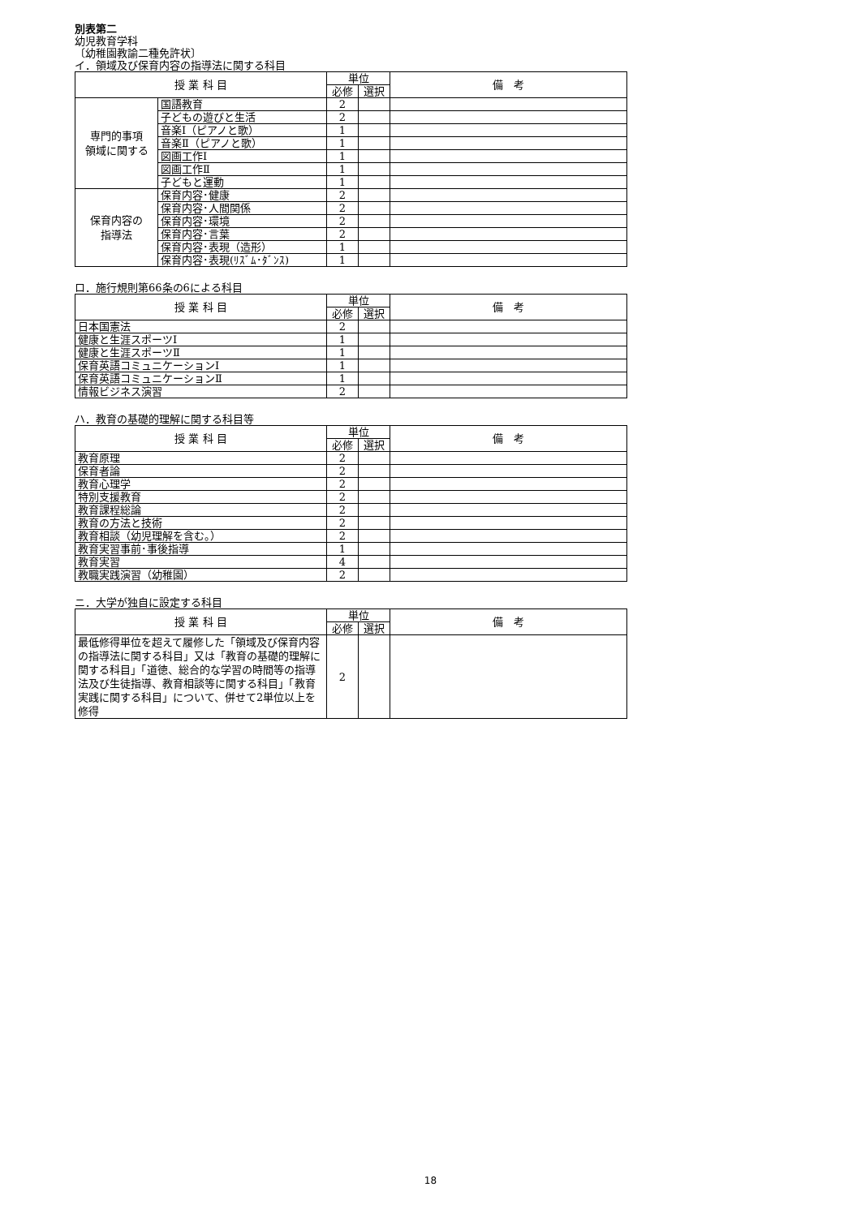別表第二
幼児教育学科
〔幼稚園教諭二種免許状〕
イ．領域及び保育内容の指導法に関する科目
| 授 業 科 目 | | 単位 | | 備 考 |
| --- | --- | --- | --- | --- |
| | | 必修 | 選択 | |
| 専門的事項 領域に関する | 国語教育 | 2 | | |
| | 子どもの遊びと生活 | 2 | | |
| | 音楽Ⅰ（ピアノと歌） | 1 | | |
| | 音楽Ⅱ（ピアノと歌） | 1 | | |
| | 図画工作Ⅰ | 1 | | |
| | 図画工作Ⅱ | 1 | | |
| | 子どもと運動 | 1 | | |
| 保育内容の 指導法 | 保育内容･健康 | 2 | | |
| | 保育内容･人間関係 | 2 | | |
| | 保育内容･環境 | 2 | | |
| | 保育内容･言葉 | 2 | | |
| | 保育内容･表現（造形） | 1 | | |
| | 保育内容･表現(ﾘｽﾞﾑ･ﾀﾞﾝｽ) | 1 | | |
ロ．施行規則第66条の6による科目
| 授 業 科 目 | 単位 | | 備 考 |
| --- | --- | --- | --- |
| | 必修 | 選択 | |
| 日本国憲法 | 2 | | |
| 健康と生涯スポーツⅠ | 1 | | |
| 健康と生涯スポーツⅡ | 1 | | |
| 保育英語コミュニケーションⅠ | 1 | | |
| 保育英語コミュニケーションⅡ | 1 | | |
| 情報ビジネス演習 | 2 | | |
ハ．教育の基礎的理解に関する科目等
| 授 業 科 目 | 単位 | | 備 考 |
| --- | --- | --- | --- |
| | 必修 | 選択 | |
| 教育原理 | 2 | | |
| 保育者論 | 2 | | |
| 教育心理学 | 2 | | |
| 特別支援教育 | 2 | | |
| 教育課程総論 | 2 | | |
| 教育の方法と技術 | 2 | | |
| 教育相談（幼児理解を含む。） | 2 | | |
| 教育実習事前･事後指導 | 1 | | |
| 教育実習 | 4 | | |
| 教職実践演習（幼稚園） | 2 | | |
ニ．大学が独自に設定する科目
| 授 業 科 目 | 単位 | | 備 考 |
| --- | --- | --- | --- |
| | 必修 | 選択 | |
| 最低修得単位を超えて履修した「領域及び保育内容の指導法に関する科目」又は「教育の基礎的理解に関する科目」「道徳、総合的な学習の時間等の指導法及び生徒指導、教育相談等に関する科目」「教育実践に関する科目」について、併せて2単位以上を修得 | 2 | | |
18